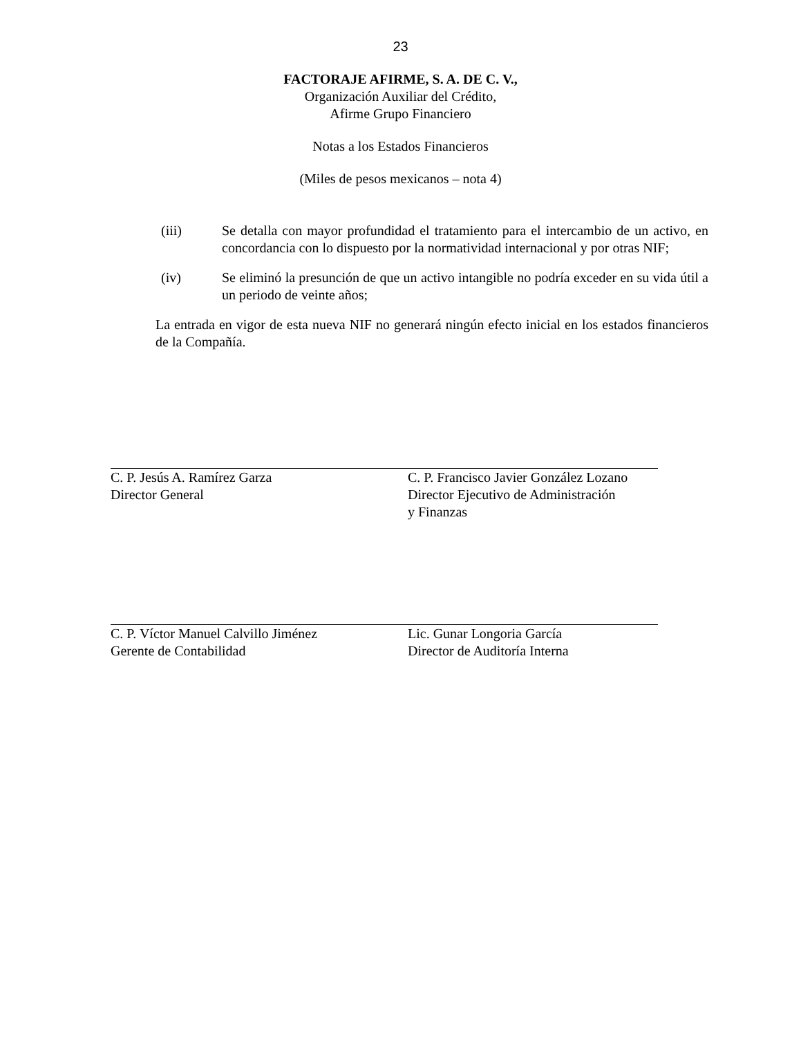23
FACTORAJE AFIRME, S. A. DE C. V.,
Organización Auxiliar del Crédito,
Afirme Grupo Financiero
Notas a los Estados Financieros
(Miles de pesos mexicanos – nota 4)
(iii) Se detalla con mayor profundidad el tratamiento para el intercambio de un activo, en concordancia con lo dispuesto por la normatividad internacional y por otras NIF;
(iv) Se eliminó la presunción de que un activo intangible no podría exceder en su vida útil a un periodo de veinte años;
La entrada en vigor de esta nueva NIF no generará ningún efecto inicial en los estados financieros de la Compañía.
C. P. Jesús A. Ramírez Garza
Director General
C. P. Francisco Javier González Lozano
Director Ejecutivo de Administración
y Finanzas
C. P. Víctor Manuel Calvillo Jiménez
Gerente de Contabilidad
Lic. Gunar Longoria García
Director de Auditoría Interna